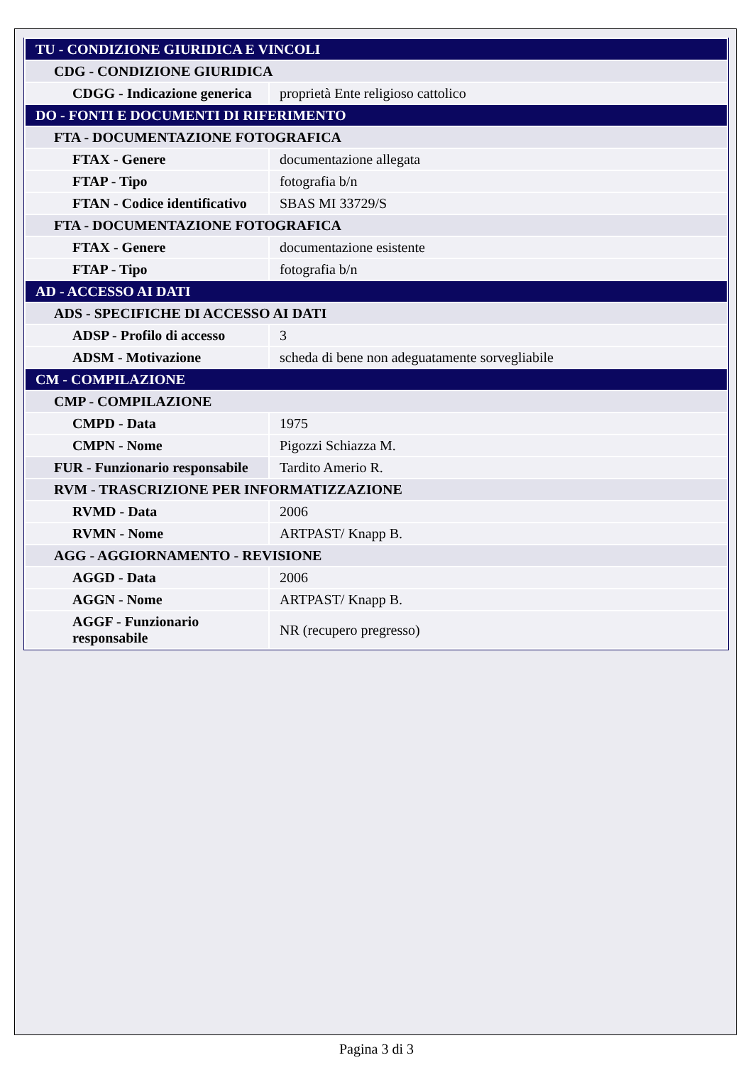| TU - CONDIZIONE GIURIDICA E VINCOLI | |
| CDG - CONDIZIONE GIURIDICA | |
| CDGG - Indicazione generica | proprietà Ente religioso cattolico |
| DO - FONTI E DOCUMENTI DI RIFERIMENTO | |
| FTA - DOCUMENTAZIONE FOTOGRAFICA | |
| FTAX - Genere | documentazione allegata |
| FTAP - Tipo | fotografia b/n |
| FTAN - Codice identificativo | SBAS MI 33729/S |
| FTA - DOCUMENTAZIONE FOTOGRAFICA | |
| FTAX - Genere | documentazione esistente |
| FTAP - Tipo | fotografia b/n |
| AD - ACCESSO AI DATI | |
| ADS - SPECIFICHE DI ACCESSO AI DATI | |
| ADSP - Profilo di accesso | 3 |
| ADSM - Motivazione | scheda di bene non adeguatamente sorvegliabile |
| CM - COMPILAZIONE | |
| CMP - COMPILAZIONE | |
| CMPD - Data | 1975 |
| CMPN - Nome | Pigozzi Schiazza M. |
| FUR - Funzionario responsabile | Tardito Amerio R. |
| RVM - TRASCRIZIONE PER INFORMATIZZAZIONE | |
| RVMD - Data | 2006 |
| RVMN - Nome | ARTPAST/ Knapp B. |
| AGG - AGGIORNAMENTO - REVISIONE | |
| AGGD - Data | 2006 |
| AGGN - Nome | ARTPAST/ Knapp B. |
| AGGF - Funzionario responsabile | NR (recupero pregresso) |
Pagina 3 di 3